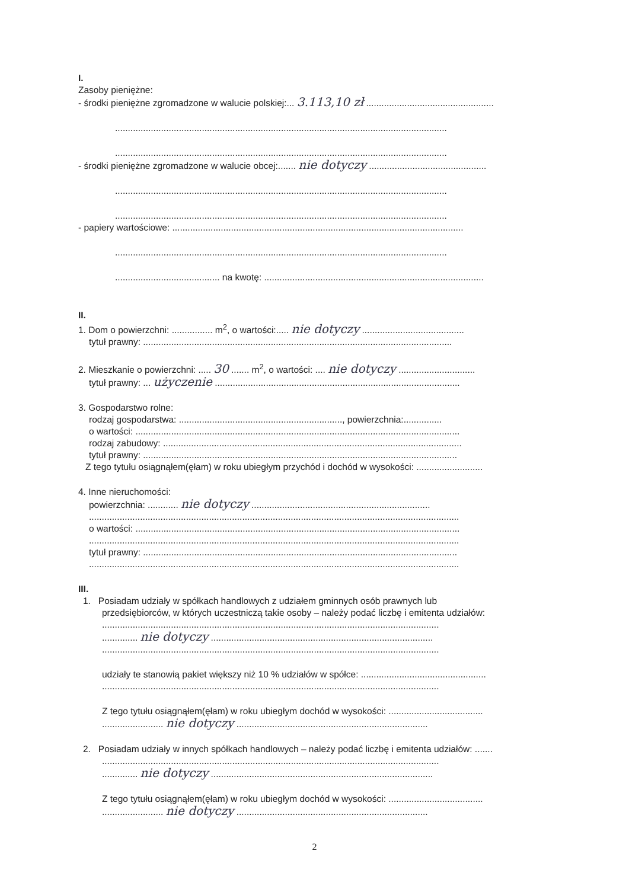I.
Zasoby pieniężne:
- środki pieniężne zgromadzone w walucie polskiej:... 3.113,10 zł ..................................................
..................................................................................................................................
..................................................................................................................................
- środki pieniężne zgromadzone w walucie obcej:....... nie dotyczy ..............................................
..................................................................................................................................
..................................................................................................................................
- papiery wartościowe: ..................................................................................................................
..................................................................................................................................
......................................... na kwotę: ......................................................................................
II.
1. Dom o powierzchni: ................ m<sup>2</sup>, o wartości:..... nie dotyczy ........................................
tytuł prawny: .........................................................................................................................
2. Mieszkanie o powierzchni: ..... 30 ....... m<sup>2</sup>, o wartości: .... nie dotyczy ..............................
tytuł prawny: ... użyczenie ................................................................................................
3. Gospodarstwo rolne:
rodzaj gospodarstwa: ................................................................, powierzchnia:...............
o wartości: ...............................................................................................................................
rodzaj zabudowy: .....................................................................................................................
tytuł prawny: ...........................................................................................................................
Z tego tytułu osiągnąłem(ęłam) w roku ubiegłym przychód i dochód w wysokości: ..........................
4. Inne nieruchomości:
powierzchnia: ............ nie dotyczy ......................................................................
.................................................................................................................................................
o wartości: ...............................................................................................................................
.................................................................................................................................................
tytuł prawny: ...........................................................................................................................
.................................................................................................................................................
III.
1. Posiadam udziały w spółkach handlowych z udziałem gminnych osób prawnych lub
przedsiębiorców, w których uczestniczą takie osoby – należy podać liczbę i emitenta udziałów:
....................................................................................................................................
.............. nie dotyczy .......................................................................................
....................................................................................................................................
udziały te stanowią pakiet większy niż 10 % udziałów w spółce: .................................................
....................................................................................................................................
Z tego tytułu osiągnąłem(ęłam) w roku ubiegłym dochód w wysokości: .....................................
........................ nie dotyczy ...........................................................................
2. Posiadam udziały w innych spółkach handlowych – należy podać liczbę i emitenta udziałów: .......
....................................................................................................................................
.............. nie dotyczy .......................................................................................
Z tego tytułu osiągnąłem(ęłam) w roku ubiegłym dochód w wysokości: .....................................
........................ nie dotyczy ...........................................................................
2